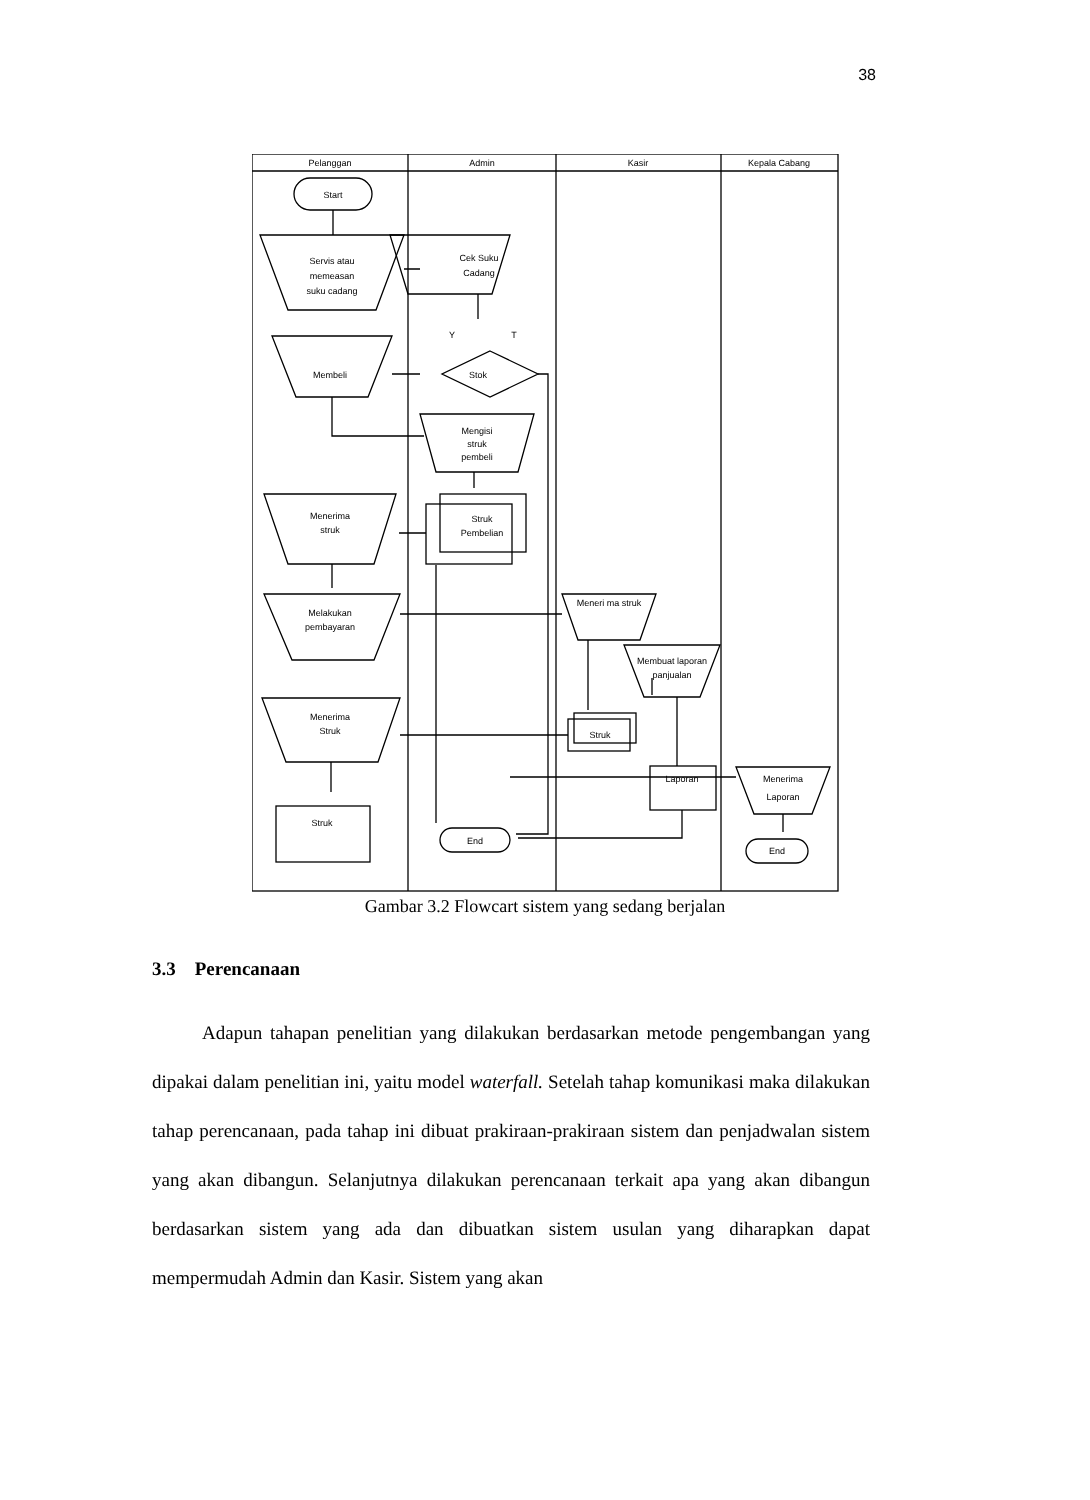38
Pelanggan
Admin
Kasir
Kepala Cabang
Start
Servis atau
memeasan
suku cadang
Cek Suku
Cadang
Y
T
Stok
Membeli
Mengisi
struk
pembeli
Struk
Pembelian
Menerima
struk
Melakukan
pembayaran
Meneri ma struk
Membuat laporan
panjualan
Menerima
Struk
Struk
Laporan
Menerima
Laporan
Struk
End
End
Gambar 3.2 Flowcart sistem yang sedang berjalan
3.3 Perencanaan
Adapun tahapan penelitian yang dilakukan berdasarkan metode pengembangan yang dipakai dalam penelitian ini, yaitu model waterfall. Setelah tahap komunikasi maka dilakukan tahap perencanaan, pada tahap ini dibuat prakiraan-prakiraan sistem dan penjadwalan sistem yang akan dibangun. Selanjutnya dilakukan perencanaan terkait apa yang akan dibangun berdasarkan sistem yang ada dan dibuatkan sistem usulan yang diharapkan dapat mempermudah Admin dan Kasir. Sistem yang akan